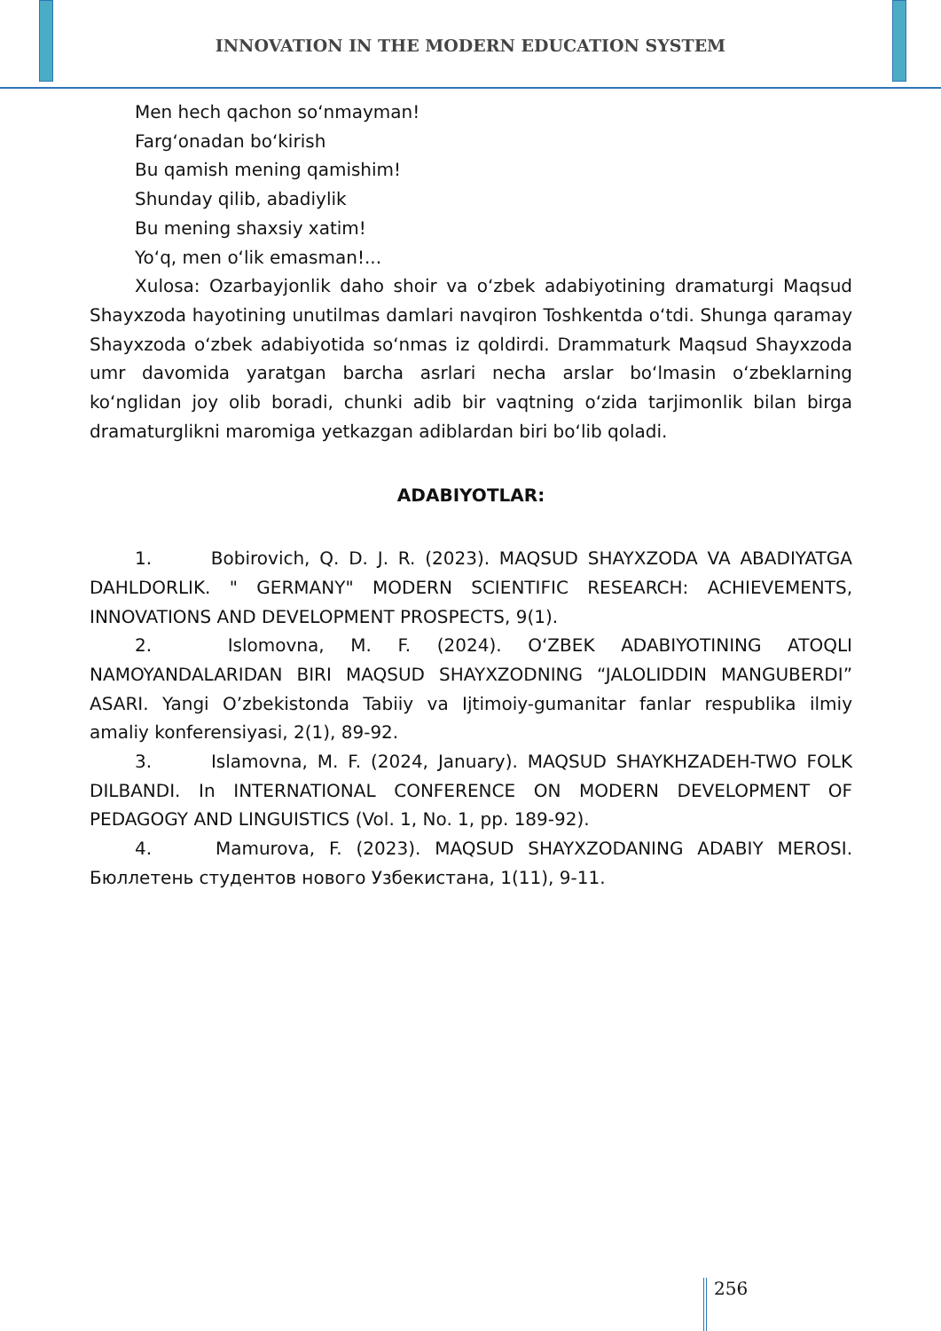INNOVATION IN THE MODERN EDUCATION SYSTEM
Men hech qachon so‘nmayman!
Farg‘onadan bo‘kirish
Bu qamish mening qamishim!
Shunday qilib, abadiylik
Bu mening shaxsiy xatim!
Yo‘q, men o‘lik emasman!...
Xulosa: Ozarbayjonlik daho shoir va o‘zbek adabiyotining dramaturgi Maqsud Shayxzoda hayotining unutilmas damlari navqiron Toshkentda o‘tdi. Shunga qaramay Shayxzoda o‘zbek adabiyotida so‘nmas iz qoldirdi. Drammaturk Maqsud Shayxzoda umr davomida yaratgan barcha asrlari necha arslar bo‘lmasin o‘zbeklarning ko‘nglidan joy olib boradi, chunki adib bir vaqtning o‘zida tarjimonlik bilan birga dramaturglikni maromiga yetkazgan adiblardan biri bo‘lib qoladi.
ADABIYOTLAR:
1. Bobirovich, Q. D. J. R. (2023). MAQSUD SHAYXZODA VA ABADIYATGA DAHLDORLIK. " GERMANY" MODERN SCIENTIFIC RESEARCH: ACHIEVEMENTS, INNOVATIONS AND DEVELOPMENT PROSPECTS, 9(1).
2. Islomovna, M. F. (2024). O‘ZBEK ADABIYOTINING ATOQLI NAMOYANDALARIDAN BIRI MAQSUD SHAYXZODNING “JALOLIDDIN MANGUBERDI” ASARI. Yangi O’zbekistonda Tabiiy va Ijtimoiy-gumanitar fanlar respublika ilmiy amaliy konferensiyasi, 2(1), 89-92.
3. Islamovna, M. F. (2024, January). MAQSUD SHAYKHZADEH-TWO FOLK DILBANDI. In INTERNATIONAL CONFERENCE ON MODERN DEVELOPMENT OF PEDAGOGY AND LINGUISTICS (Vol. 1, No. 1, pp. 189-92).
4. Mamurova, F. (2023). MAQSUD SHAYXZODANING ADABIY MEROSI. Бюллетень студентов нового Узбекистана, 1(11), 9-11.
256